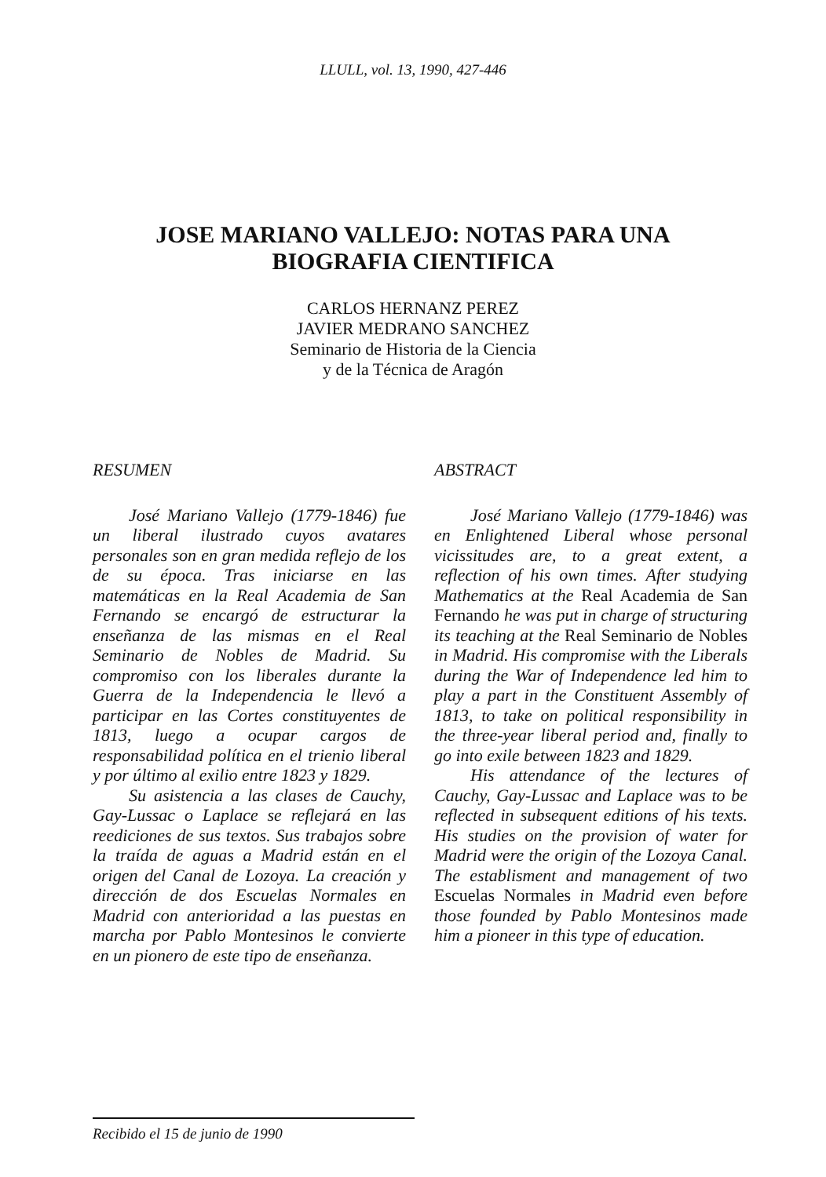LLULL, vol. 13, 1990, 427-446
JOSE MARIANO VALLEJO: NOTAS PARA UNA
BIOGRAFIA CIENTIFICA
CARLOS HERNANZ PEREZ
JAVIER MEDRANO SANCHEZ
Seminario de Historia de la Ciencia
y de la Técnica de Aragón
RESUMEN
José Mariano Vallejo (1779-1846) fue un liberal ilustrado cuyos avatares personales son en gran medida reflejo de los de su época. Tras iniciarse en las matemáticas en la Real Academia de San Fernando se encargó de estructurar la enseñanza de las mismas en el Real Seminario de Nobles de Madrid. Su compromiso con los liberales durante la Guerra de la Independencia le llevó a participar en las Cortes constituyentes de 1813, luego a ocupar cargos de responsabilidad política en el trienio liberal y por último al exilio entre 1823 y 1829.
Su asistencia a las clases de Cauchy, Gay-Lussac o Laplace se reflejará en las reediciones de sus textos. Sus trabajos sobre la traída de aguas a Madrid están en el origen del Canal de Lozoya. La creación y dirección de dos Escuelas Normales en Madrid con anterioridad a las puestas en marcha por Pablo Montesinos le convierte en un pionero de este tipo de enseñanza.
ABSTRACT
José Mariano Vallejo (1779-1846) was en Enlightened Liberal whose personal vicissitudes are, to a great extent, a reflection of his own times. After studying Mathematics at the Real Academia de San Fernando he was put in charge of structuring its teaching at the Real Seminario de Nobles in Madrid. His compromise with the Liberals during the War of Independence led him to play a part in the Constituent Assembly of 1813, to take on political responsibility in the three-year liberal period and, finally to go into exile between 1823 and 1829.
His attendance of the lectures of Cauchy, Gay-Lussac and Laplace was to be reflected in subsequent editions of his texts. His studies on the provision of water for Madrid were the origin of the Lozoya Canal. The establisment and management of two Escuelas Normales in Madrid even before those founded by Pablo Montesinos made him a pioneer in this type of education.
Recibido el 15 de junio de 1990